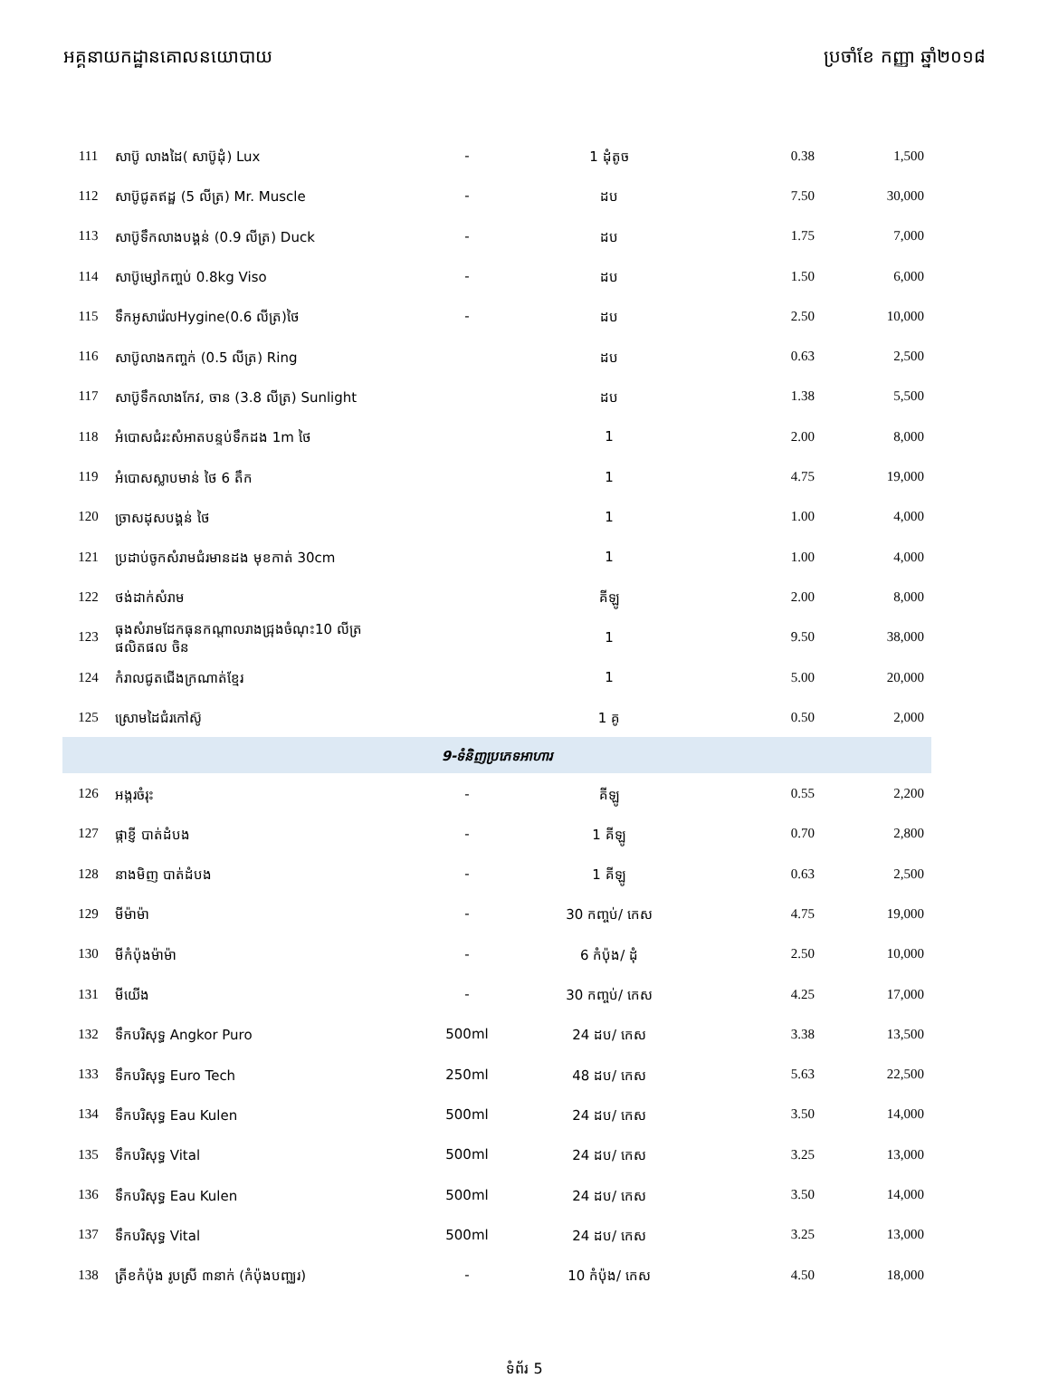អគ្គនាយកដ្ឋានគោលនយោបាយ ប្រចាំខែ កញ្ញា ឆ្នាំ២០១៨
| 111 | សាប៊ូ លាងដៃ( សាប៊ូដុំ) Lux | - | 1 ដុំតូច | 0.38 | 1,500 |
| 112 | សាប៊ូជូតឥដ្ឋ (5 លីត្រ) Mr. Muscle | - | ដប | 7.50 | 30,000 |
| 113 | សាប៊ូទឹកលាងបង្គន់ (0.9 លីត្រ) Duck | - | ដប | 1.75 | 7,000 |
| 114 | សាប៊ូម្សៅកញ្ចប់ 0.8kg Viso | - | ដប | 1.50 | 6,000 |
| 115 | ទឹកអូសារ៉េលHygine(0.6 លីត្រ)ថៃ | - | ដប | 2.50 | 10,000 |
| 116 | សាប៊ូលាងកញ្ចក់ (0.5 លីត្រ) Ring | | ដប | 0.63 | 2,500 |
| 117 | សាប៊ូទឹកលាងកែវ, ចាន (3.8 លីត្រ) Sunlight | | ដប | 1.38 | 5,500 |
| 118 | អំបោសជំរះសំអាតបន្ទប់ទឹកដង 1m ថៃ | | 1 | 2.00 | 8,000 |
| 119 | អំបោសស្លាបមាន់ ថៃ 6 តឹក | | 1 | 4.75 | 19,000 |
| 120 | ច្រាសដុសបង្គន់ ថៃ | | 1 | 1.00 | 4,000 |
| 121 | ប្រដាប់ចូកសំរាមជំរមានដង មុខកាត់ 30cm | | 1 | 1.00 | 4,000 |
| 122 | ថង់ដាក់សំរាម | | គីឡូ | 2.00 | 8,000 |
| 123 | ធុងសំរាមដែកធុនកណ្តាលរាងជ្រុងចំណុះ10 លីត្រ ផលិតផល ចិន | | 1 | 9.50 | 38,000 |
| 124 | កំរាលជូតជើងក្រណាត់ខ្មែរ | | 1 | 5.00 | 20,000 |
| 125 | ស្រោមដៃជំរកៅស៊ូ | | 1 គូ | 0.50 | 2,000 |
| 9-ទំនិញប្រភេទអាហារ | | | | | |
| 126 | អង្ករចំរុះ | - | គីឡូ | 0.55 | 2,200 |
| 127 | ផ្កាខ្ញី បាត់ដំបង | - | 1 គីឡូ | 0.70 | 2,800 |
| 128 | នាងមិញ បាត់ដំបង | - | 1 គីឡូ | 0.63 | 2,500 |
| 129 | មីម៉ាម៉ា | - | 30 កញ្ចប់/ កេស | 4.75 | 19,000 |
| 130 | មីកំប៉ុងម៉ាម៉ា | - | 6 កំប៉ុង/ ដុំ | 2.50 | 10,000 |
| 131 | មីយើង | - | 30 កញ្ចប់/ កេស | 4.25 | 17,000 |
| 132 | ទឹកបរិសុទ្ធ Angkor Puro | 500ml | 24 ដប/ កេស | 3.38 | 13,500 |
| 133 | ទឹកបរិសុទ្ធ Euro Tech | 250ml | 48 ដប/ កេស | 5.63 | 22,500 |
| 134 | ទឹកបរិសុទ្ធ Eau Kulen | 500ml | 24 ដប/ កេស | 3.50 | 14,000 |
| 135 | ទឹកបរិសុទ្ធ Vital | 500ml | 24 ដប/ កេស | 3.25 | 13,000 |
| 136 | ទឹកបរិសុទ្ធ Eau Kulen | 500ml | 24 ដប/ កេស | 3.50 | 14,000 |
| 137 | ទឹកបរិសុទ្ធ Vital | 500ml | 24 ដប/ កេស | 3.25 | 13,000 |
| 138 | ត្រីខកំប៉ុង រូបស្រី ៣នាក់ (កំប៉ុងបញ្ឈរ) | - | 10 កំប៉ុង/ កេស | 4.50 | 18,000 |
ទំព័រ 5